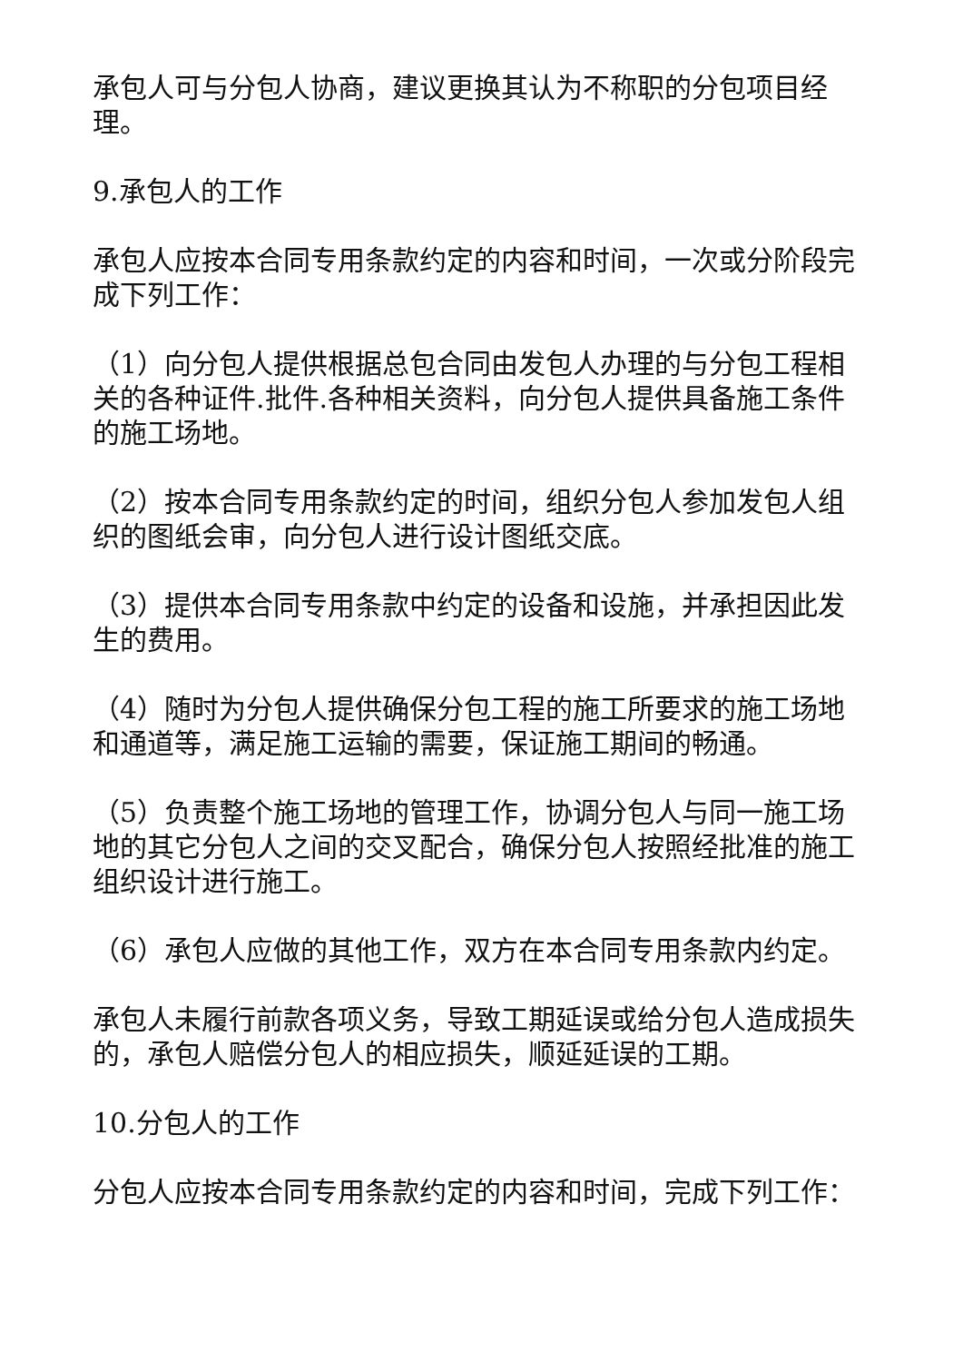承包人可与分包人协商，建议更换其认为不称职的分包项目经理。
9.承包人的工作
承包人应按本合同专用条款约定的内容和时间，一次或分阶段完成下列工作：
（1）向分包人提供根据总包合同由发包人办理的与分包工程相关的各种证件.批件.各种相关资料，向分包人提供具备施工条件的施工场地。
（2）按本合同专用条款约定的时间，组织分包人参加发包人组织的图纸会审，向分包人进行设计图纸交底。
（3）提供本合同专用条款中约定的设备和设施，并承担因此发生的费用。
（4）随时为分包人提供确保分包工程的施工所要求的施工场地和通道等，满足施工运输的需要，保证施工期间的畅通。
（5）负责整个施工场地的管理工作，协调分包人与同一施工场地的其它分包人之间的交叉配合，确保分包人按照经批准的施工组织设计进行施工。
（6）承包人应做的其他工作，双方在本合同专用条款内约定。
承包人未履行前款各项义务，导致工期延误或给分包人造成损失的，承包人赔偿分包人的相应损失，顺延延误的工期。
10.分包人的工作
分包人应按本合同专用条款约定的内容和时间，完成下列工作：